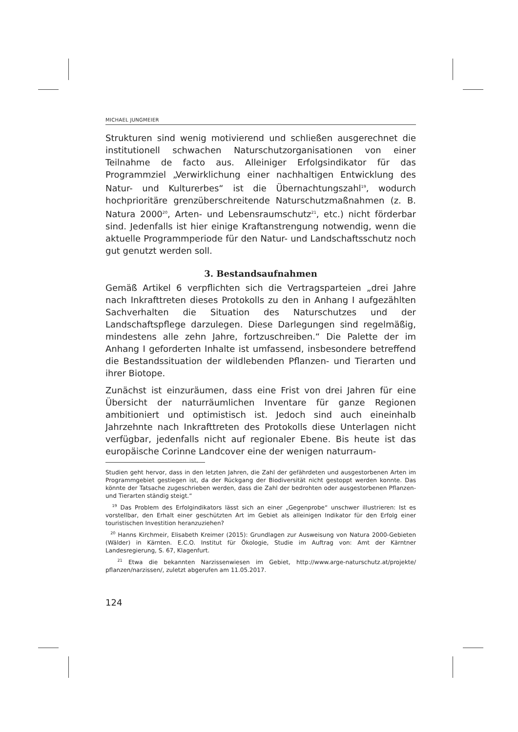MICHAEL JUNGMEIER
Strukturen sind wenig motivierend und schließen ausgerechnet die institutionell schwachen Naturschutzorganisationen von einer Teilnahme de facto aus. Alleiniger Erfolgsindikator für das Programmziel „Verwirklichung einer nachhaltigen Entwicklung des Natur- und Kulturerbes“ ist die Übernachtungszahl<sup>19</sup>, wodurch hochprioritäre grenzüberschreitende Naturschutzmaßnahmen (z. B. Natura 2000<sup>20</sup>, Arten- und Lebensraumschutz<sup>21</sup>, etc.) nicht förderbar sind. Jedenfalls ist hier einige Kraftanstrengung notwendig, wenn die aktuelle Programmperiode für den Natur- und Landschaftsschutz noch gut genutzt werden soll.
3. Bestandsaufnahmen
Gemäß Artikel 6 verpflichten sich die Vertragsparteien „drei Jahre nach Inkrafttreten dieses Protokolls zu den in Anhang I aufgezählten Sachverhalten die Situation des Naturschutzes und der Landschaftspflege darzulegen. Diese Darlegungen sind regelmäßig, mindestens alle zehn Jahre, fortzuschreiben.“ Die Palette der im Anhang I geforderten Inhalte ist umfassend, insbesondere betreffend die Bestandssituation der wildlebenden Pflanzen- und Tierarten und ihrer Biotope.
Zunächst ist einzuräumen, dass eine Frist von drei Jahren für eine Übersicht der naturräumlichen Inventare für ganze Regionen ambitioniert und optimistisch ist. Jedoch sind auch eineinhalb Jahrzehnte nach Inkrafttreten des Protokolls diese Unterlagen nicht verfügbar, jedenfalls nicht auf regionaler Ebene. Bis heute ist das europäische Corinne Landcover eine der wenigen naturraum-
Studien geht hervor, dass in den letzten Jahren, die Zahl der gefährdeten und ausgestorbenen Arten im Programmgebiet gestiegen ist, da der Rückgang der Biodiversität nicht gestoppt werden konnte. Das könnte der Tatsache zugeschrieben werden, dass die Zahl der bedrohten oder ausgestorbenen Pflanzen- und Tierarten ständig steigt.“
<sup>19</sup> Das Problem des Erfolgindikators lässt sich an einer „Gegenprobe“ unschwer illustrieren: Ist es vorstellbar, den Erhalt einer geschützten Art im Gebiet als alleinigen Indikator für den Erfolg einer touristischen Investition heranzuziehen?
<sup>20</sup> Hanns Kirchmeir, Elisabeth Kreimer (2015): Grundlagen zur Ausweisung von Natura 2000-Gebieten (Wälder) in Kärnten. E.C.O. Institut für Ökologie, Studie im Auftrag von: Amt der Kärntner Landesregierung, S. 67, Klagenfurt.
<sup>21</sup> Etwa die bekannten Narzissenwiesen im Gebiet, http://www.arge-naturschutz.at/projekte/ pflanzen/narzissen/, zuletzt abgerufen am 11.05.2017.
124